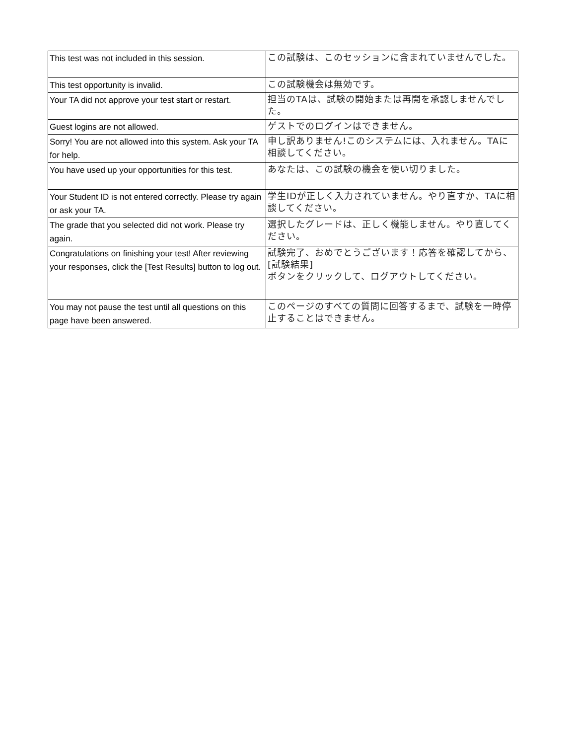| This test was not included in this session. | この試験は、このセッションに含まれていませんでした。 |
| This test opportunity is invalid. | この試験機会は無効です。 |
| Your TA did not approve your test start or restart. | 担当のTAは、試験の開始または再開を承認しませんでした。 |
| Guest logins are not allowed. | ゲストでのログインはできません。 |
| Sorry! You are not allowed into this system. Ask your TA for help. | 申し訳ありません!このシステムには、入れません。TAに相談してください。 |
| You have used up your opportunities for this test. | あなたは、この試験の機会を使い切りました。 |
| Your Student ID is not entered correctly. Please try again or ask your TA. | 学生IDが正しく入力されていません。やり直すか、TAに相談してください。 |
| The grade that you selected did not work. Please try again. | 選択したグレードは、正しく機能しません。やり直してください。 |
| Congratulations on finishing your test! After reviewing your responses, click the [Test Results] button to log out. | 試験完了、おめでとうございます！応答を確認してから、[試験結果] ボタンをクリックして、ログアウトしてください。 |
| You may not pause the test until all questions on this page have been answered. | このページのすべての質問に回答するまで、試験を一時停止することはできません。 |